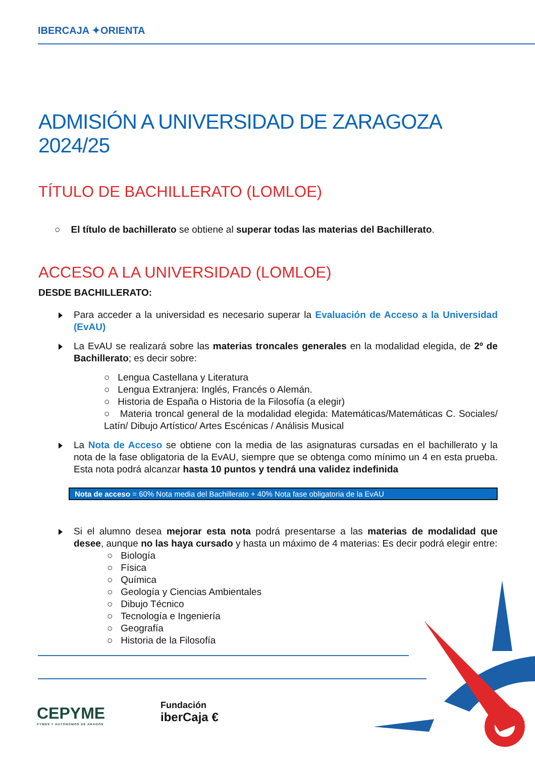IBERCAJA ✦ORIENTA
ADMISIÓN A UNIVERSIDAD DE ZARAGOZA 2024/25
TÍTULO DE BACHILLERATO (LOMLOE)
○ El título de bachillerato se obtiene al superar todas las materias del Bachillerato.
ACCESO A LA UNIVERSIDAD (LOMLOE)
DESDE BACHILLERATO:
Para acceder a la universidad es necesario superar la Evaluación de Acceso a la Universidad (EvAU)
La EvAU se realizará sobre las materias troncales generales en la modalidad elegida, de 2º de Bachillerato; es decir sobre:
○ Lengua Castellana y Literatura
○ Lengua Extranjera: Inglés, Francés o Alemán.
○ Historia de España o Historia de la Filosofía (a elegir)
○ Materia troncal general de la modalidad elegida: Matemáticas/Matemáticas C. Sociales/ Latín/ Dibujo Artístico/ Artes Escénicas / Análisis Musical
La Nota de Acceso se obtiene con la media de las asignaturas cursadas en el bachillerato y la nota de la fase obligatoria de la EvAU, siempre que se obtenga como mínimo un 4 en esta prueba. Esta nota podrá alcanzar hasta 10 puntos y tendrá una validez indefinida
Nota de acceso = 60% Nota media del Bachillerato + 40% Nota fase obligatoria de la EvAU
Si el alumno desea mejorar esta nota podrá presentarse a las materias de modalidad que desee, aunque no las haya cursado y hasta un máximo de 4 materias: Es decir podrá elegir entre:
○ Biología
○ Física
○ Química
○ Geología y Ciencias Ambientales
○ Dibujo Técnico
○ Tecnología e Ingeniería
○ Geografía
○ Historia de la Filosofía
CEPYME
PYMES Y AUTÓNOMOS DE ARAGÓN
Fundación
iberCaja €